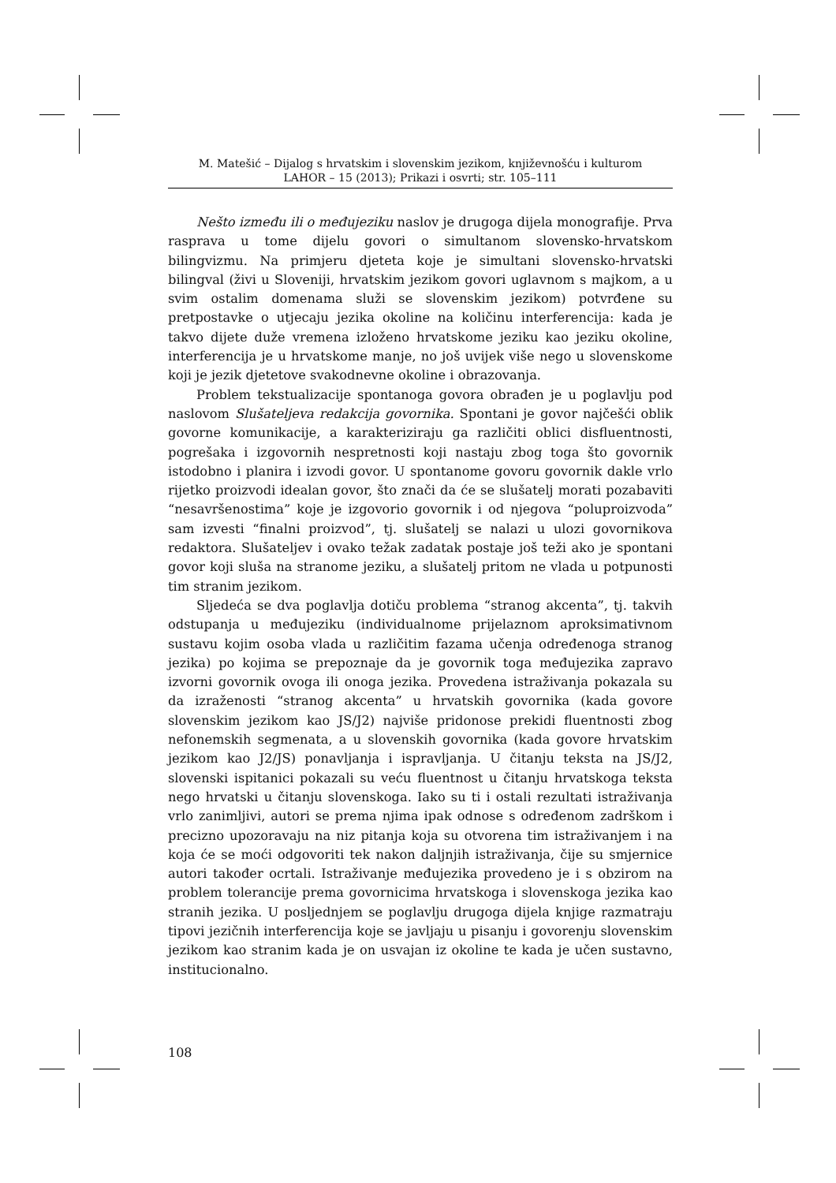M. Matešić – Dijalog s hrvatskim i slovenskim jezikom, književnošću i kulturom
LAHOR – 15 (2013); Prikazi i osvrti; str. 105–111
Nešto između ili o međujeziku naslov je drugoga dijela monografije. Prva rasprava u tome dijelu govori o simultanom slovensko-hrvatskom bilingvizmu. Na primjeru djeteta koje je simultani slovensko-hrvatski bilingval (živi u Sloveniji, hrvatskim jezikom govori uglavnom s majkom, a u svim ostalim domenama služi se slovenskim jezikom) potvrđene su pretpostavke o utjecaju jezika okoline na količinu interferencija: kada je takvo dijete duže vremena izloženo hrvatskome jeziku kao jeziku okoline, interferencija je u hrvatskome manje, no još uvijek više nego u slovenskome koji je jezik djetetove svakodnevne okoline i obrazovanja.
Problem tekstualizacije spontanoga govora obrađen je u poglavlju pod naslovom Slušateljeva redakcija govornika. Spontani je govor najčešći oblik govorne komunikacije, a karakteriziraju ga različiti oblici disfluentnosti, pogrešaka i izgovornih nespretnosti koji nastaju zbog toga što govornik istodobno i planira i izvodi govor. U spontanome govoru govornik dakle vrlo rijetko proizvodi idealan govor, što znači da će se slušatelj morati pozabaviti “nesavršenostima” koje je izgovorio govornik i od njegova “poluproizvoda” sam izvesti “finalni proizvod”, tj. slušatelj se nalazi u ulozi govornikova redaktora. Slušateljev i ovako težak zadatak postaje još teži ako je spontani govor koji sluša na stranome jeziku, a slušatelj pritom ne vlada u potpunosti tim stranim jezikom.
Sljedeća se dva poglavlja dotiču problema “stranog akcenta”, tj. takvih odstupanja u međujeziku (individualnome prijelaznom aproksimativnom sustavu kojim osoba vlada u različitim fazama učenja određenoga stranog jezika) po kojima se prepoznaje da je govornik toga međujezika zapravo izvorni govornik ovoga ili onoga jezika. Provedena istraživanja pokazala su da izraženosti “stranog akcenta” u hrvatskih govornika (kada govore slovenskim jezikom kao JS/J2) najviše pridonose prekidi fluentnosti zbog nefonemskih segmenata, a u slovenskih govornika (kada govore hrvatskim jezikom kao J2/JS) ponavljanja i ispravljanja. U čitanju teksta na JS/J2, slovenski ispitanici pokazali su veću fluentnost u čitanju hrvatskoga teksta nego hrvatski u čitanju slovenskoga. Iako su ti i ostali rezultati istraživanja vrlo zanimljivi, autori se prema njima ipak odnose s određenom zadrškom i precizno upozoravaju na niz pitanja koja su otvorena tim istraživanjem i na koja će se moći odgovoriti tek nakon daljnjih istraživanja, čije su smjernice autori također ocrtali. Istraživanje međujezika provedeno je i s obzirom na problem tolerancije prema govornicima hrvatskoga i slovenskoga jezika kao stranih jezika. U posljednjem se poglavlju drugoga dijela knjige razmatraju tipovi jezičnih interferencija koje se javljaju u pisanju i govorenju slovenskim jezikom kao stranim kada je on usvajan iz okoline te kada je učen sustavno, institucionalno.
108